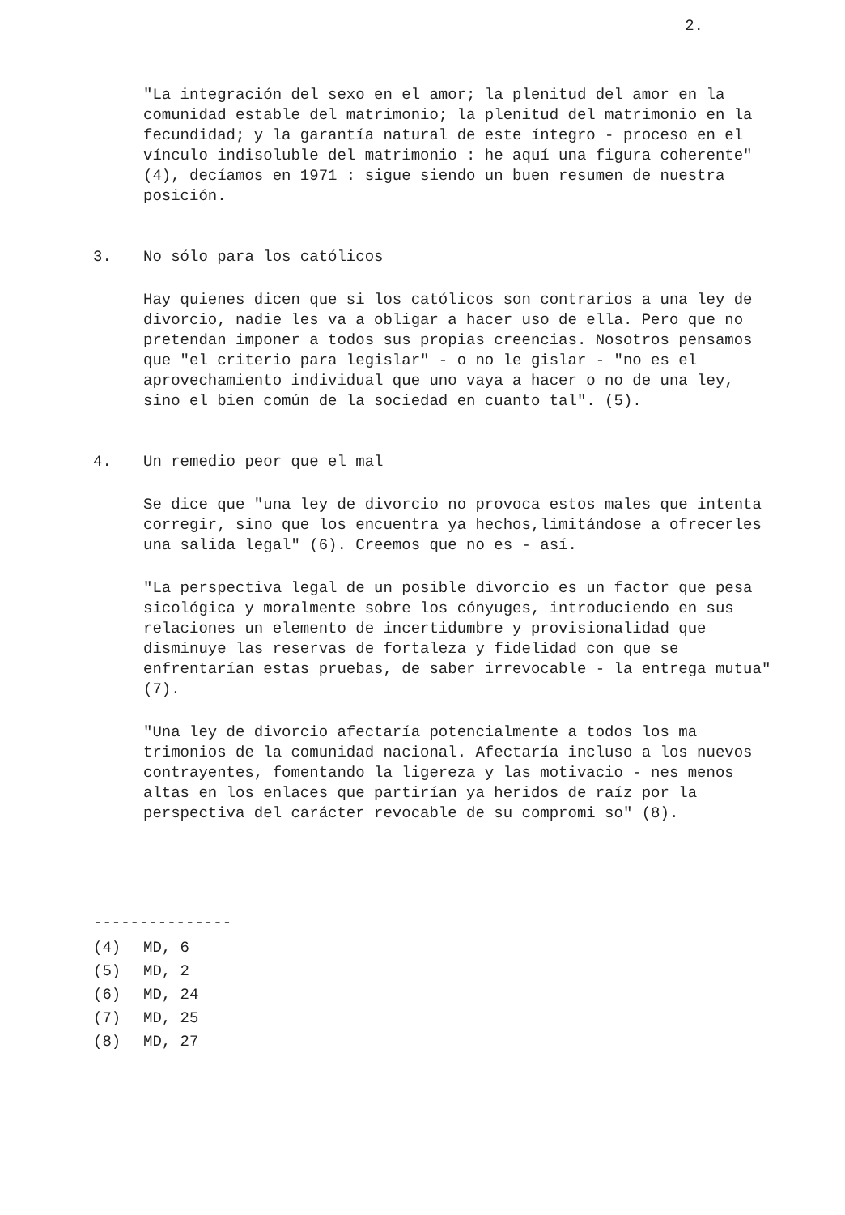2.
"La integración del sexo en el amor; la plenitud del amor en la comunidad estable del matrimonio; la plenitud del matrimonio en la fecundidad; y la garantía natural de este íntegro - proceso en el vínculo indisoluble del matrimonio : he aquí una figura coherente" (4), decíamos en 1971 : sigue siendo un buen resumen de nuestra posición.
3. No sólo para los católicos
Hay quienes dicen que si los católicos son contrarios a una ley de divorcio, nadie les va a obligar a hacer uso de ella. Pero que no pretendan imponer a todos sus propias creencias. Nosotros pensamos que "el criterio para legislar" - o no le gislar - "no es el aprovechamiento individual que uno vaya a hacer o no de una ley, sino el bien común de la sociedad en cuanto tal". (5).
4. Un remedio peor que el mal
Se dice que "una ley de divorcio no provoca estos males que intenta corregir, sino que los encuentra ya hechos,limitándose a ofrecerles una salida legal" (6). Creemos que no es - así.
"La perspectiva legal de un posible divorcio es un factor que pesa sicológica y moralmente sobre los cónyuges, introduciendo en sus relaciones un elemento de incertidumbre y provisionalidad que disminuye las reservas de fortaleza y fidelidad con que se enfrentarían estas pruebas, de saber irrevocable - la entrega mutua" (7).
"Una ley de divorcio afectaría potencialmente a todos los ma trimonios de la comunidad nacional. Afectaría incluso a los nuevos contrayentes, fomentando la ligereza y las motivacio - nes menos altas en los enlaces que partirían ya heridos de raíz por la perspectiva del carácter revocable de su compromi so" (8).
---------------
(4) MD, 6
(5) MD, 2
(6) MD, 24
(7) MD, 25
(8) MD, 27